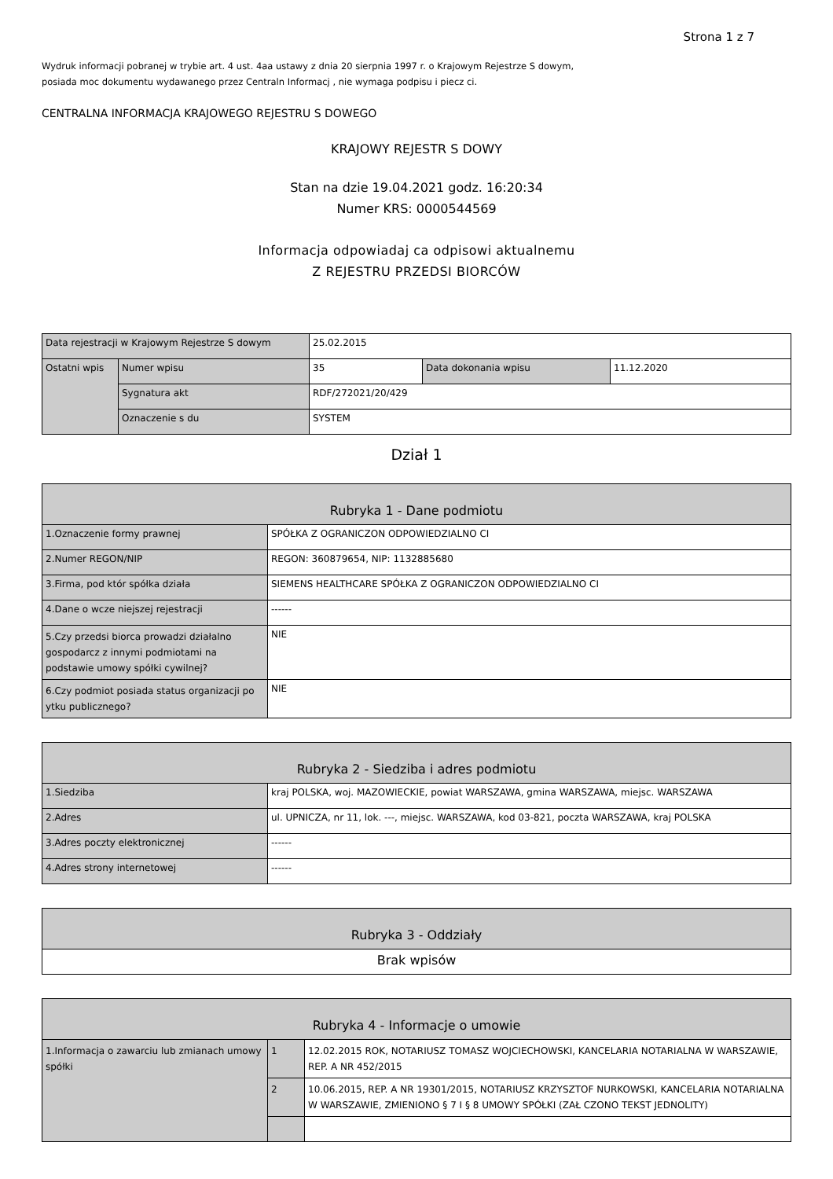Strona 1 z 7
Wydruk informacji pobranej w trybie art. 4 ust. 4aa ustawy z dnia 20 sierpnia 1997 r. o Krajowym Rejestrze S dowym,
posiada moc dokumentu wydawanego przez Centraln Informacj , nie wymaga podpisu i piecz ci.
CENTRALNA INFORMACJA KRAJOWEGO REJESTRU S DOWEGO
KRAJOWY REJESTR S DOWY
Stan na dzie 19.04.2021 godz. 16:20:34
Numer KRS: 0000544569
Informacja odpowiadaj ca odpisowi aktualnemu
Z REJESTRU PRZEDSI BIORCÓW
| Data rejestracji w Krajowym Rejestrze S dowym | | 25.02.2015 | | |
| Ostatni wpis | Numer wpisu | 35 | Data dokonania wpisu | 11.12.2020 |
| | Sygnatura akt | RDF/272021/20/429 | | |
| | Oznaczenie s du | SYSTEM | | |
Dział 1
| Rubryka 1 - Dane podmiotu | |
| 1.Oznaczenie formy prawnej | SPÓŁKA Z OGRANICZON ODPOWIEDZIALNO CI |
| 2.Numer REGON/NIP | REGON: 360879654, NIP: 1132885680 |
| 3.Firma, pod któr spółka działa | SIEMENS HEALTHCARE SPÓŁKA Z OGRANICZON ODPOWIEDZIALNO CI |
| 4.Dane o wcze niejszej rejestracji | ------ |
| 5.Czy przedsi biorca prowadzi działalno gospodarcz z innymi podmiotami na podstawie umowy spółki cywilnej? | NIE |
| 6.Czy podmiot posiada status organizacji po ytku publicznego? | NIE |
| Rubryka 2 - Siedziba i adres podmiotu | |
| 1.Siedziba | kraj POLSKA, woj. MAZOWIECKIE, powiat WARSZAWA, gmina WARSZAWA, miejsc. WARSZAWA |
| 2.Adres | ul. UPNICZA, nr 11, lok. ---, miejsc. WARSZAWA, kod 03-821, poczta WARSZAWA, kraj POLSKA |
| 3.Adres poczty elektronicznej | ------ |
| 4.Adres strony internetowej | ------ |
| Rubryka 3 - Oddziały |
| Brak wpisów |
| Rubryka 4 - Informacje o umowie | | |
| 1.Informacja o zawarciu lub zmianach umowy spółki | 1 | 12.02.2015 ROK, NOTARIUSZ TOMASZ WOJCIECHOWSKI, KANCELARIA NOTARIALNA W WARSZAWIE, REP. A NR 452/2015 |
| | 2 | 10.06.2015, REP. A NR 19301/2015, NOTARIUSZ KRZYSZTOF NURKOWSKI, KANCELARIA NOTARIALNA W WARSZAWIE, ZMIENIONO § 7 I § 8 UMOWY SPÓŁKI (ZAŁ CZONO TEKST JEDNOLITY) |